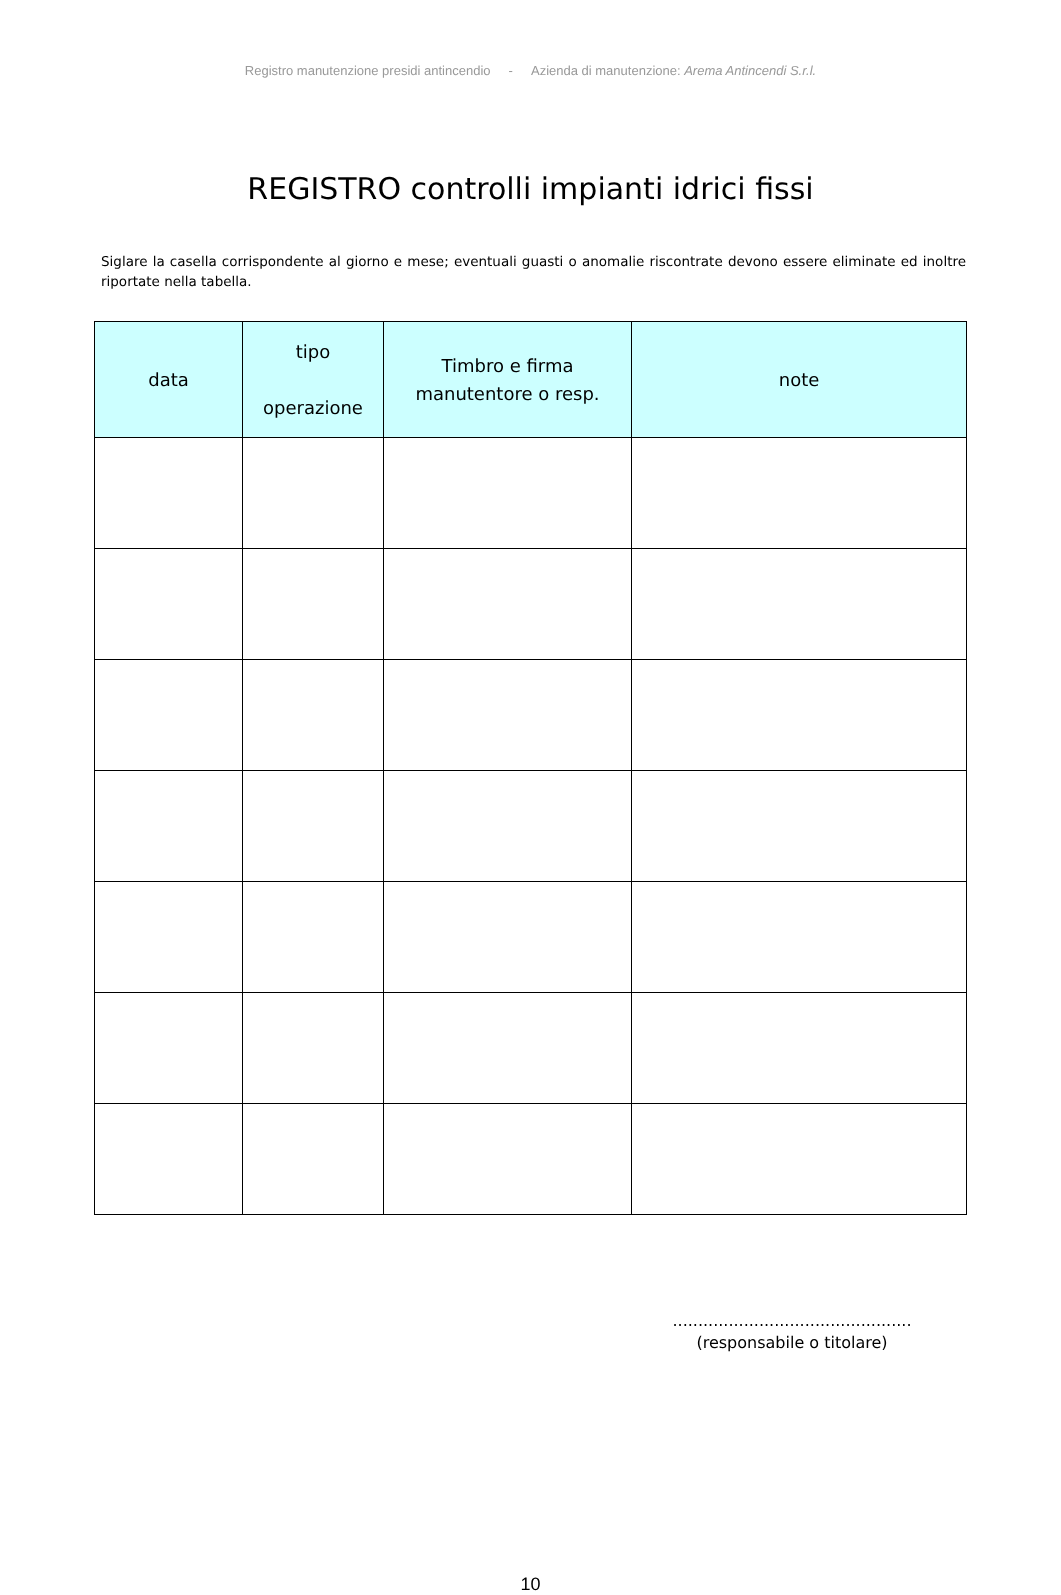Registro manutenzione presidi antincendio - Azienda di manutenzione: Arema Antincendi S.r.l.
REGISTRO controlli impianti idrici fissi
Siglare la casella corrispondente al giorno e mese; eventuali guasti o anomalie riscontrate devono essere eliminate ed inoltre riportate nella tabella.
| data | tipo operazione | Timbro e firma manutentore o resp. | note |
| --- | --- | --- | --- |
...............................................
(responsabile o titolare)
10